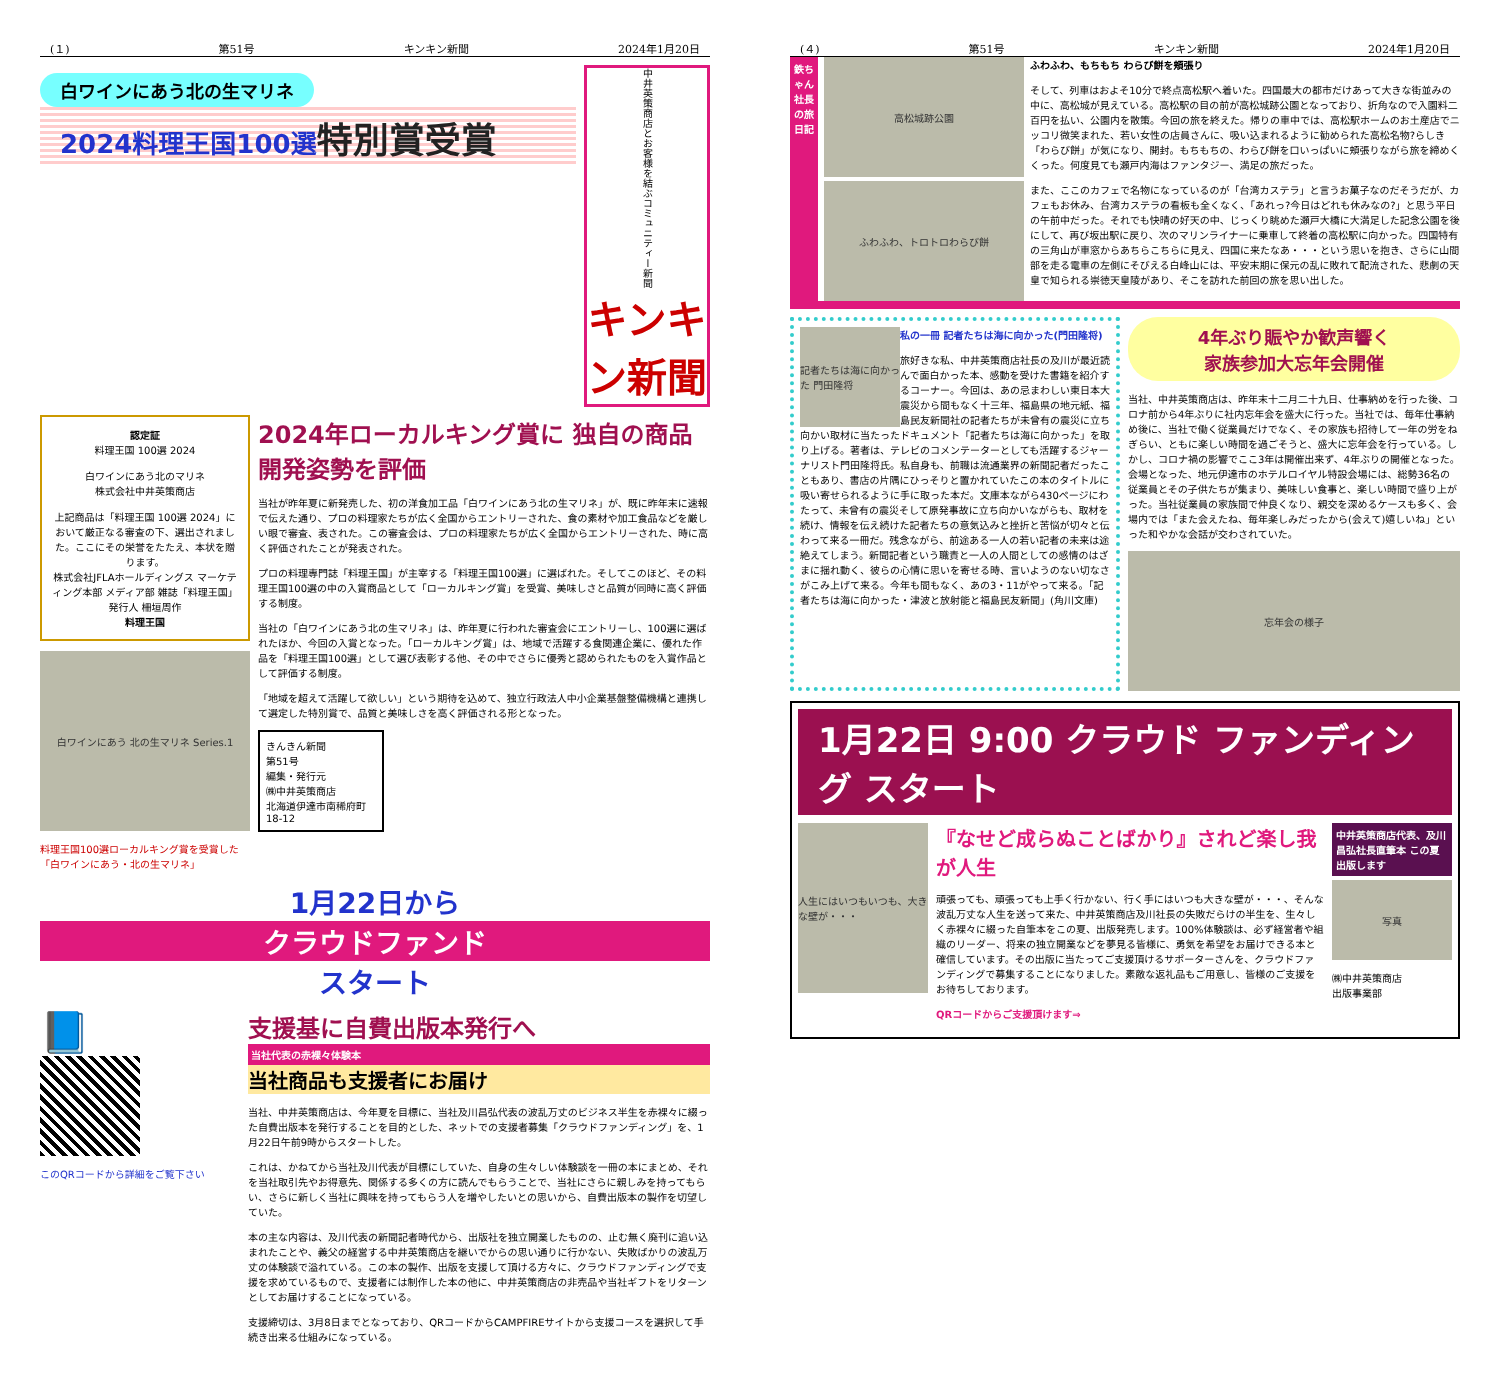(１) 第51号 キンキン新聞 2024年1月20日
白ワインにあう北の生マリネ
2024料理王国100選特別賞受賞
中井英策商店とお客様を結ぶコミュニティー新聞
キンキン新聞
認定証
料理王国 100選 2024
白ワインにあう北のマリネ
株式会社中井英策商店
上記商品は「料理王国 100選 2024」において厳正なる審査の下、選出されました。ここにその栄誉をたたえ、本状を贈ります。
株式会社JFLAホールディングス マーケティング本部 メディア部 雑誌「料理王国」発行人 柵垣周作
料理王国
白ワインにあう 北の生マリネ Series.1
料理王国100選ローカルキング賞を受賞した「白ワインにあう・北の生マリネ」
2024年ローカルキング賞に 独自の商品開発姿勢を評価
当社が昨年夏に新発売した、初の洋食加工品「白ワインにあう北の生マリネ」が、既に昨年末に速報で伝えた通り、プロの料理家たちが広く全国からエントリーされた、食の素材や加工食品などを厳しい眼で審査、表された。この審査会は、プロの料理家たちが広く全国からエントリーされた、時に高く評価されたことが発表された。
プロの料理専門誌「料理王国」が主宰する「料理王国100選」に選ばれた。そしてこのほど、その料理王国100選の中の入賞商品として「ローカルキング賞」を受賞、美味しさと品質が同時に高く評価する制度。
当社の「白ワインにあう北の生マリネ」は、昨年夏に行われた審査会にエントリーし、100選に選ばれたほか、今回の入賞となった。「ローカルキング賞」は、地域で活躍する食関連企業に、優れた作品を「料理王国100選」として選び表彰する他、その中でさらに優秀と認められたものを入賞作品として評価する制度。
「地域を超えて活躍して欲しい」という期待を込めて、独立行政法人中小企業基盤整備機構と連携して選定した特別賞で、品質と美味しさを高く評価される形となった。
きんきん新聞
第51号
編集・発行元
㈱中井英策商店
北海道伊達市南稀府町18-12
1月22日から
クラウドファンド
スタート
📘
このQRコードから詳細をご覧下さい
支援基に自費出版本発行へ
当社代表の赤裸々体験本
当社商品も支援者にお届け
当社、中井英策商店は、今年夏を目標に、当社及川昌弘代表の波乱万丈のビジネス半生を赤裸々に綴った自費出版本を発行することを目的とした、ネットでの支援者募集「クラウドファンディング」を、1月22日午前9時からスタートした。
これは、かねてから当社及川代表が目標にしていた、自身の生々しい体験談を一冊の本にまとめ、それを当社取引先やお得意先、関係する多くの方に読んでもらうことで、当社にさらに親しみを持ってもらい、さらに新しく当社に興味を持ってもらう人を増やしたいとの思いから、自費出版本の製作を切望していた。
本の主な内容は、及川代表の新聞記者時代から、出版社を独立開業したものの、止む無く廃刊に追い込まれたことや、義父の経営する中井英策商店を継いでからの思い通りに行かない、失敗ばかりの波乱万丈の体験談で溢れている。この本の製作、出版を支援して頂ける方々に、クラウドファンディングで支援を求めているもので、支援者には制作した本の他に、中井英策商店の非売品や当社ギフトをリターンとしてお届けすることになっている。
支援締切は、3月8日までとなっており、QRコードからCAMPFIREサイトから支援コースを選択して手続き出来る仕組みになっている。
(４) 第51号 キンキン新聞 2024年1月20日
鉄ちゃん社長の旅日記
高松城跡公園
ふわふわ、トロトロわらび餅
ふわふわ、もちもち わらび餅を頬張り
そして、列車はおよそ10分で終点高松駅へ着いた。四国最大の都市だけあって大きな街並みの中に、高松城が見えている。高松駅の目の前が高松城跡公園となっており、折角なので入園料二百円を払い、公園内を散策。今回の旅を終えた。帰りの車中では、高松駅ホームのお土産店でニッコリ微笑まれた、若い女性の店員さんに、吸い込まれるように勧められた高松名物?らしき「わらび餅」が気になり、開封。もちもちの、わらび餅を口いっぱいに頬張りながら旅を締めくくった。何度見ても瀬戸内海はファンタジー、満足の旅だった。
また、ここのカフェで名物になっているのが「台湾カステラ」と言うお菓子なのだそうだが、カフェもお休み、台湾カステラの看板も全くなく、「あれっ?今日はどれも休みなの?」と思う平日の午前中だった。それでも快晴の好天の中、じっくり眺めた瀬戸大橋に大満足した記念公園を後にして、再び坂出駅に戻り、次のマリンライナーに乗車して終着の高松駅に向かった。四国特有の三角山が車窓からあちらこちらに見え、四国に来たなあ・・・という思いを抱き、さらに山間部を走る電車の左側にそびえる白峰山には、平安末期に保元の乱に敗れて配流された、悲劇の天皇で知られる崇徳天皇陵があり、そこを訪れた前回の旅を思い出した。
記者たちは海に向かった 門田隆将
私の一冊 記者たちは海に向かった(門田隆将)
旅好きな私、中井英策商店社長の及川が最近読んで面白かった本、感動を受けた書籍を紹介するコーナー。今回は、あの忌まわしい東日本大震災から間もなく十三年、福島県の地元紙、福島民友新聞社の記者たちが未曾有の震災に立ち向かい取材に当たったドキュメント「記者たちは海に向かった」を取り上げる。著者は、テレビのコメンテーターとしても活躍するジャーナリスト門田隆将氏。私自身も、前職は流通業界の新聞記者だったこともあり、書店の片隅にひっそりと置かれていたこの本のタイトルに吸い寄せられるように手に取った本だ。文庫本ながら430ページにわたって、未曾有の震災そして原発事故に立ち向かいながらも、取材を続け、情報を伝え続けた記者たちの意気込みと挫折と苦悩が切々と伝わって来る一冊だ。残念ながら、前途ある一人の若い記者の未来は途絶えてしまう。新聞記者という職責と一人の人間としての感情のはざまに揺れ動く、彼らの心情に思いを寄せる時、言いようのない切なさがこみ上げて来る。今年も間もなく、あの3・11がやって来る。「記者たちは海に向かった・津波と放射能と福島民友新聞」(角川文庫)
4年ぶり賑やか歓声響く
家族参加大忘年会開催
当社、中井英策商店は、昨年末十二月二十九日、仕事納めを行った後、コロナ前から4年ぶりに社内忘年会を盛大に行った。当社では、毎年仕事納め後に、当社で働く従業員だけでなく、その家族も招待して一年の労をねぎらい、ともに楽しい時間を過ごそうと、盛大に忘年会を行っている。しかし、コロナ禍の影響でここ3年は開催出来ず、4年ぶりの開催となった。会場となった、地元伊達市のホテルロイヤル特設会場には、総勢36名の従業員とその子供たちが集まり、美味しい食事と、楽しい時間で盛り上がった。当社従業員の家族間で仲良くなり、親交を深めるケースも多く、会場内では「また会えたね、毎年楽しみだったから(会えて)嬉しいね」といった和やかな会話が交わされていた。
忘年会の様子
1月22日 9:00 クラウド ファンディング スタート
人生にはいつもいつも、大きな壁が・・・
『なせど成らぬことばかり』されど楽し我が人生
頑張っても、頑張っても上手く行かない、行く手にはいつも大きな壁が・・・、そんな波乱万丈な人生を送って来た、中井英策商店及川社長の失敗だらけの半生を、生々しく赤裸々に綴った自筆本をこの夏、出版発売します。100%体験談は、必ず経営者や組織のリーダー、将来の独立開業などを夢見る皆様に、勇気を希望をお届けできる本と確信しています。その出版に当たってご支援頂けるサポーターさんを、クラウドファンディングで募集することになりました。素敵な返礼品もご用意し、皆様のご支援をお待ちしております。
QRコードからご支援頂けます⇒
中井英策商店代表、及川昌弘社長直筆本 この夏出版します
写真
㈱中井英策商店
出版事業部